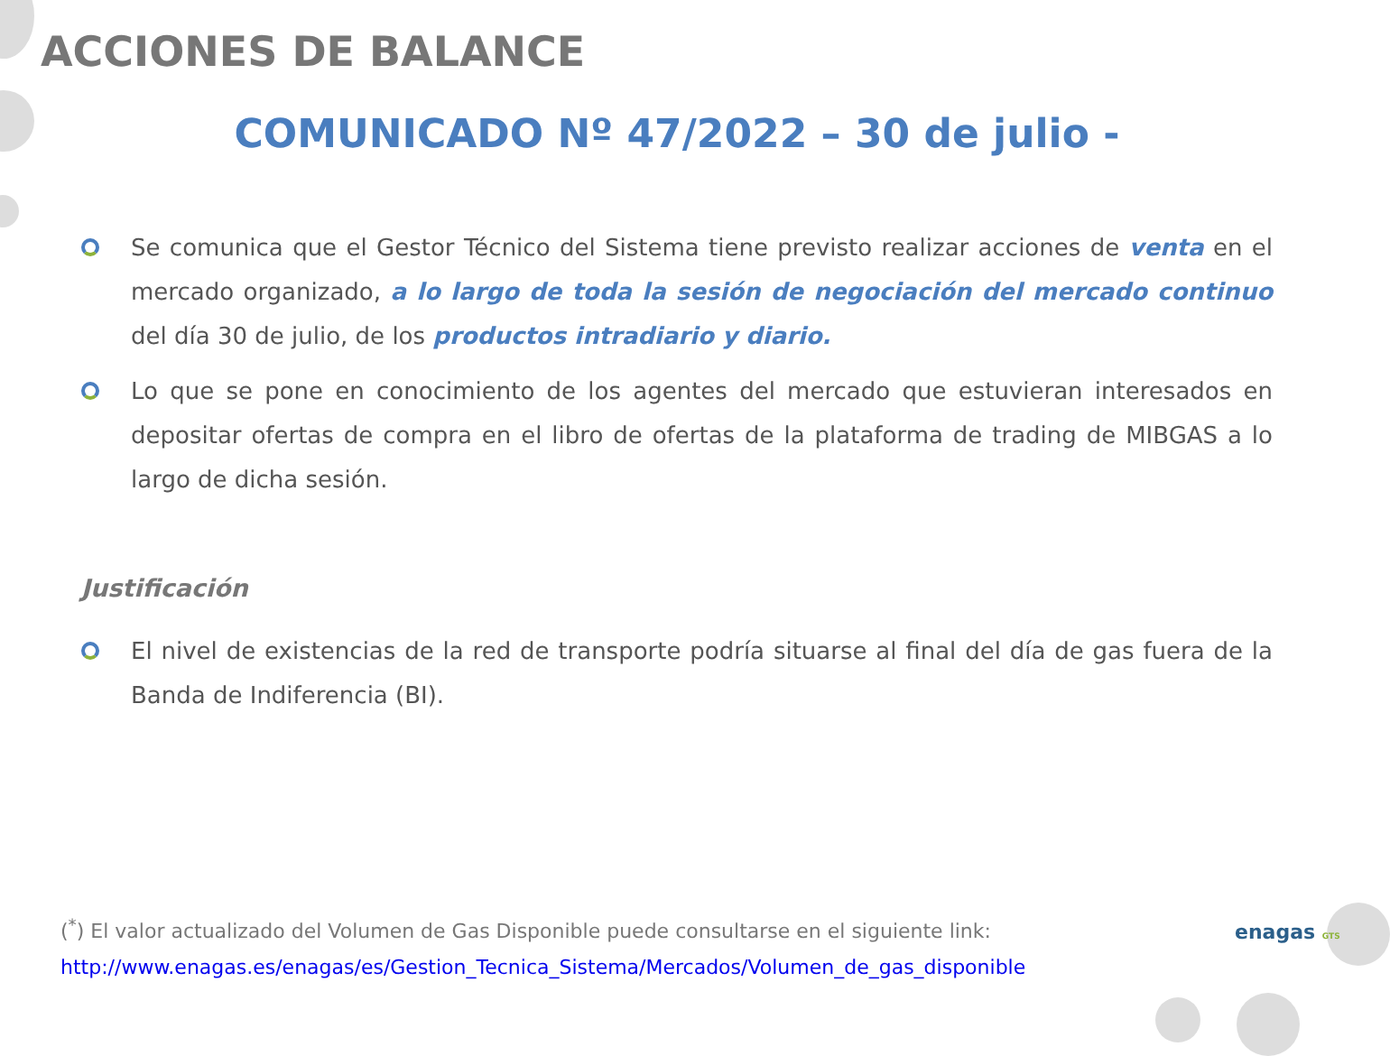ACCIONES DE BALANCE
COMUNICADO Nº 47/2022 – 30 de julio -
Se comunica que el Gestor Técnico del Sistema tiene previsto realizar acciones de venta en el mercado organizado, a lo largo de toda la sesión de negociación del mercado continuo del día 30 de julio, de los productos intradiario y diario.
Lo que se pone en conocimiento de los agentes del mercado que estuvieran interesados en depositar ofertas de compra en el libro de ofertas de la plataforma de trading de MIBGAS a lo largo de dicha sesión.
Justificación
El nivel de existencias de la red de transporte podría situarse al final del día de gas fuera de la Banda de Indiferencia (BI).
(<sup>*</sup>) El valor actualizado del Volumen de Gas Disponible puede consultarse en el siguiente link:
http://www.enagas.es/enagas/es/Gestion_Tecnica_Sistema/Mercados/Volumen_de_gas_disponible
enagas GTS